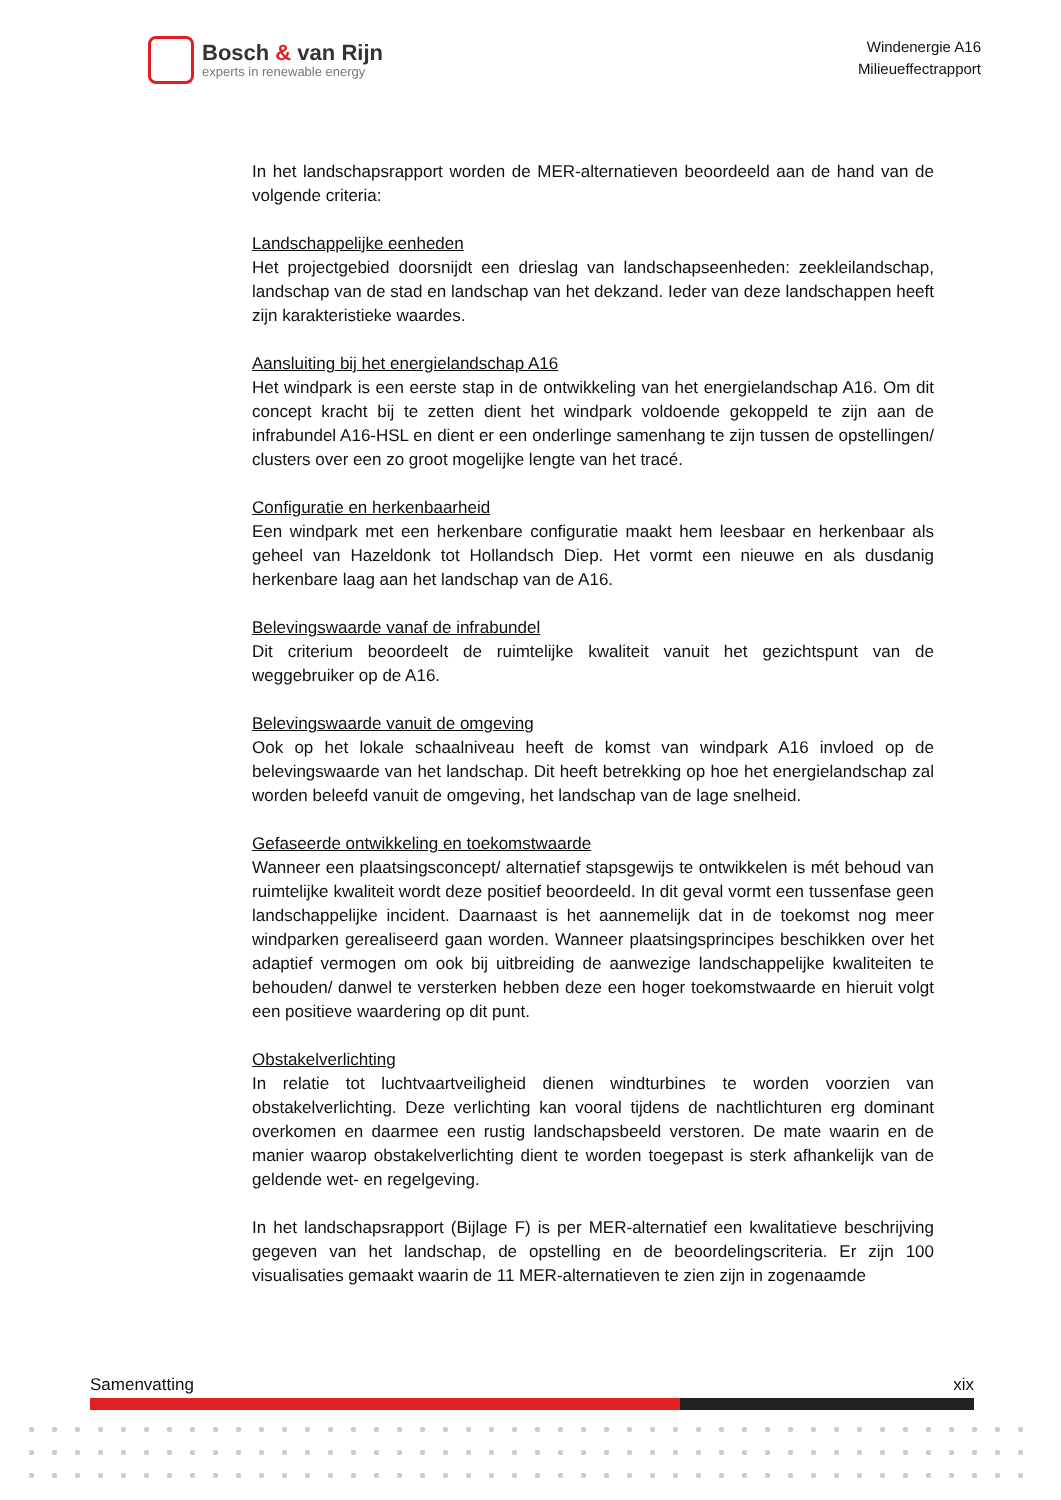Bosch & van Rijn
experts in renewable energy
Windenergie A16
Milieueffectrapport
In het landschapsrapport worden de MER-alternatieven beoordeeld aan de hand van de volgende criteria:
Landschappelijke eenheden
Het projectgebied doorsnijdt een drieslag van landschapseenheden: zeekleilandschap, landschap van de stad en landschap van het dekzand. Ieder van deze landschappen heeft zijn karakteristieke waardes.
Aansluiting bij het energielandschap A16
Het windpark is een eerste stap in de ontwikkeling van het energielandschap A16. Om dit concept kracht bij te zetten dient het windpark voldoende gekoppeld te zijn aan de infrabundel A16-HSL en dient er een onderlinge samenhang te zijn tussen de opstellingen/ clusters over een zo groot mogelijke lengte van het tracé.
Configuratie en herkenbaarheid
Een windpark met een herkenbare configuratie maakt hem leesbaar en herkenbaar als geheel van Hazeldonk tot Hollandsch Diep. Het vormt een nieuwe en als dusdanig herkenbare laag aan het landschap van de A16.
Belevingswaarde vanaf de infrabundel
Dit criterium beoordeelt de ruimtelijke kwaliteit vanuit het gezichtspunt van de weggebruiker op de A16.
Belevingswaarde vanuit de omgeving
Ook op het lokale schaalniveau heeft de komst van windpark A16 invloed op de belevingswaarde van het landschap. Dit heeft betrekking op hoe het energielandschap zal worden beleefd vanuit de omgeving, het landschap van de lage snelheid.
Gefaseerde ontwikkeling en toekomstwaarde
Wanneer een plaatsingsconcept/ alternatief stapsgewijs te ontwikkelen is mét behoud van ruimtelijke kwaliteit wordt deze positief beoordeeld. In dit geval vormt een tussenfase geen landschappelijke incident. Daarnaast is het aannemelijk dat in de toekomst nog meer windparken gerealiseerd gaan worden. Wanneer plaatsingsprincipes beschikken over het adaptief vermogen om ook bij uitbreiding de aanwezige landschappelijke kwaliteiten te behouden/ danwel te versterken hebben deze een hoger toekomstwaarde en hieruit volgt een positieve waardering op dit punt.
Obstakelverlichting
In relatie tot luchtvaartveiligheid dienen windturbines te worden voorzien van obstakelverlichting. Deze verlichting kan vooral tijdens de nachtlichturen erg dominant overkomen en daarmee een rustig landschapsbeeld verstoren. De mate waarin en de manier waarop obstakelverlichting dient te worden toegepast is sterk afhankelijk van de geldende wet- en regelgeving.
In het landschapsrapport (Bijlage F) is per MER-alternatief een kwalitatieve beschrijving gegeven van het landschap, de opstelling en de beoordelingscriteria. Er zijn 100 visualisaties gemaakt waarin de 11 MER-alternatieven te zien zijn in zogenaamde
Samenvatting xix